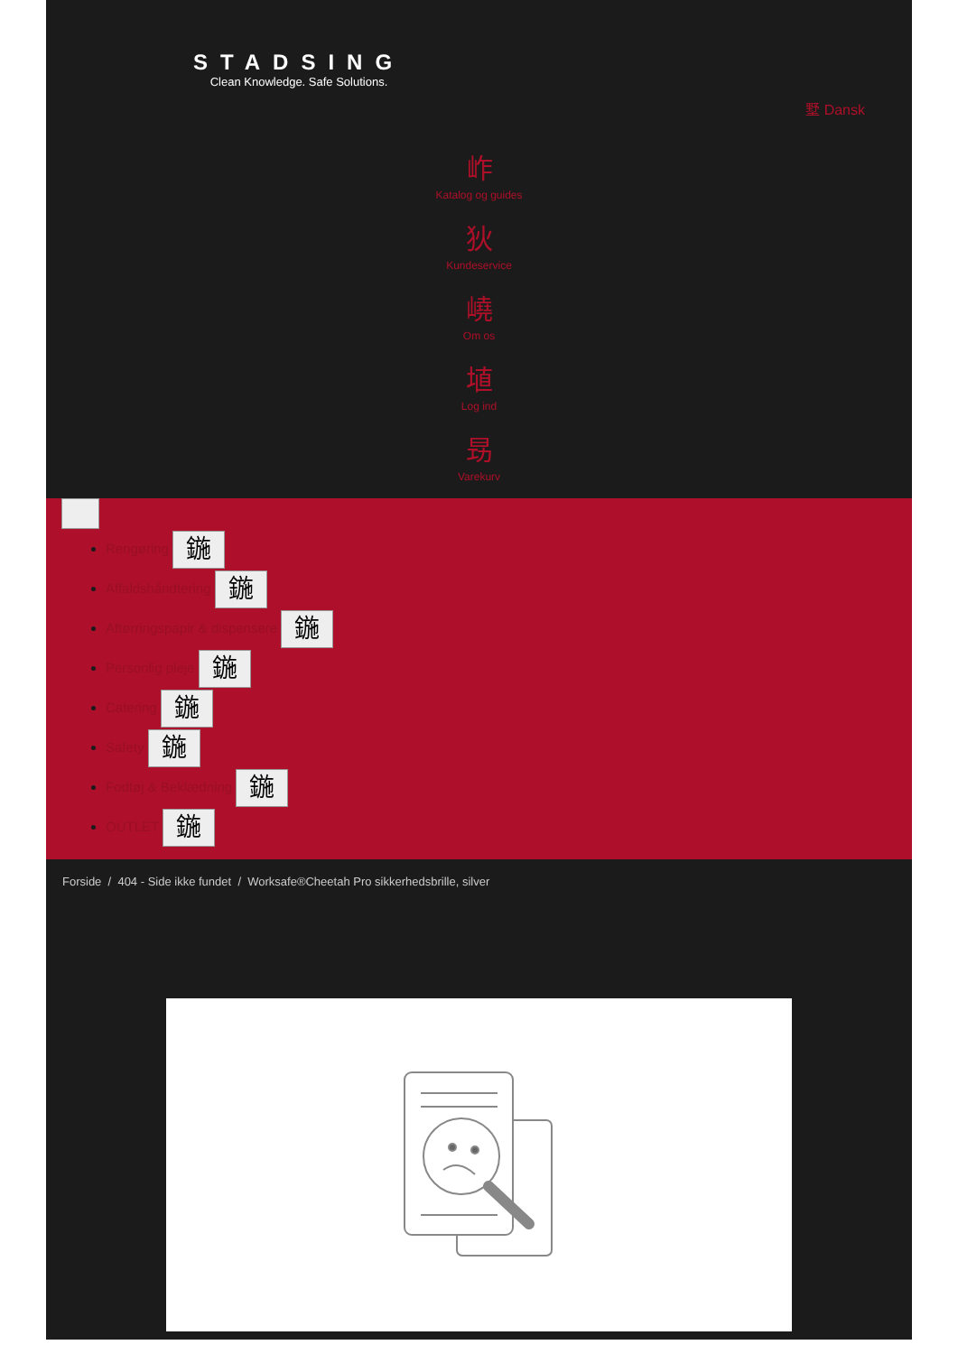STADSING
Clean Knowledge. Safe Solutions.
墅 Dansk
岞
Katalog og guides
狄
Kundeservice
嶢
Om os
埴
Log ind
昮
Varekurv
Rengøring 鍦
Affaldshåndtering 鍦
Aftørringspapir & dispensere 鍦
Personlig pleje 鍦
Catering 鍦
Safety 鍦
Fodtøj & Beklædning 鍦
OUTLET 鍦
Forside / 404 - Side ikke fundet / Worksafe®Cheetah Pro sikkerhedsbrille, silver